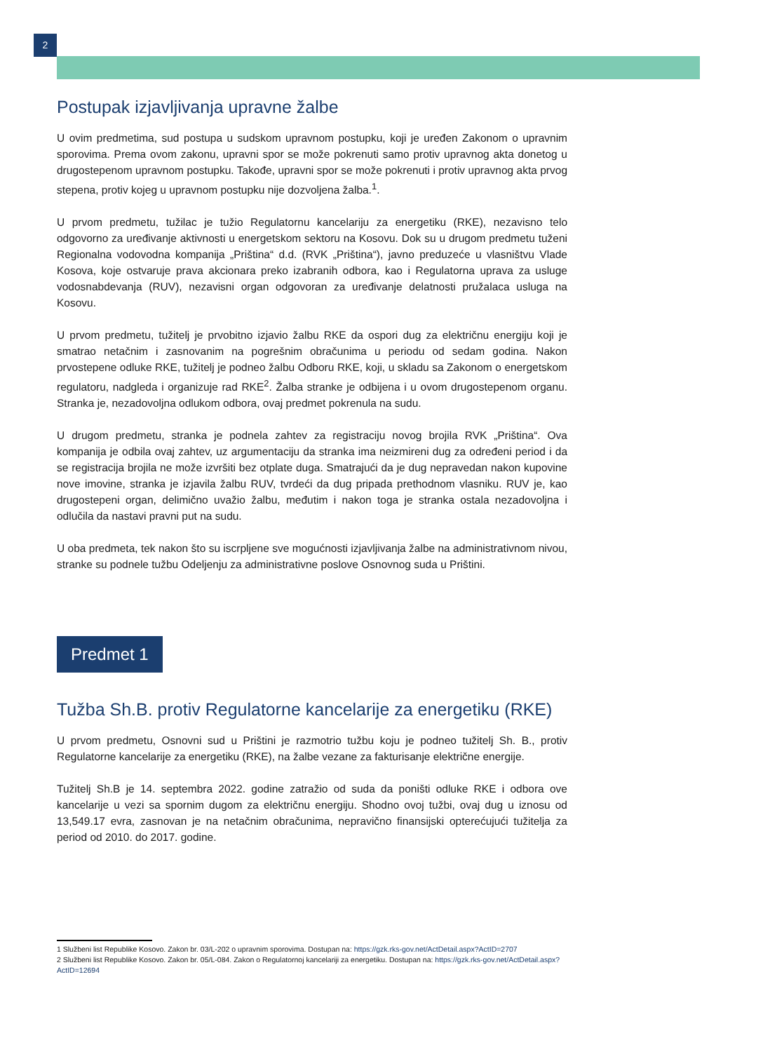2
Postupak izjavljivanja upravne žalbe
U ovim predmetima, sud postupa u sudskom upravnom postupku, koji je uređen Zakonom o upravnim sporovima. Prema ovom zakonu, upravni spor se može pokrenuti samo protiv upravnog akta donetog u drugostepenom upravnom postupku. Takođe, upravni spor se može pokrenuti i protiv upravnog akta prvog stepena, protiv kojeg u upravnom postupku nije dozvoljena žalba.<sup>1</sup>.
U prvom predmetu, tužilac je tužio Regulatornu kancelariju za energetiku (RKE), nezavisno telo odgovorno za uređivanje aktivnosti u energetskom sektoru na Kosovu. Dok su u drugom predmetu tuženi Regionalna vodovodna kompanija „Priština“ d.d. (RVK „Priština“), javno preduzeće u vlasništvu Vlade Kosova, koje ostvaruje prava akcionara preko izabranih odbora, kao i Regulatorna uprava za usluge vodosnabdevanja (RUV), nezavisni organ odgovoran za uređivanje delatnosti pružalaca usluga na Kosovu.
U prvom predmetu, tužitelj je prvobitno izjavio žalbu RKE da ospori dug za električnu energiju koji je smatrao netačnim i zasnovanim na pogrešnim obračunima u periodu od sedam godina. Nakon prvostepene odluke RKE, tužitelj je podneo žalbu Odboru RKE, koji, u skladu sa Zakonom o energetskom regulatoru, nadgleda i organizuje rad RKE<sup>2</sup>. Žalba stranke je odbijena i u ovom drugostepenom organu. Stranka je, nezadovoljna odlukom odbora, ovaj predmet pokrenula na sudu.
U drugom predmetu, stranka je podnela zahtev za registraciju novog brojila RVK „Priština“. Ova kompanija je odbila ovaj zahtev, uz argumentaciju da stranka ima neizmireni dug za određeni period i da se registracija brojila ne može izvršiti bez otplate duga. Smatrajući da je dug nepravedan nakon kupovine nove imovine, stranka je izjavila žalbu RUV, tvrdeći da dug pripada prethodnom vlasniku. RUV je, kao drugostepeni organ, delimično uvažio žalbu, međutim i nakon toga je stranka ostala nezadovoljna i odlučila da nastavi pravni put na sudu.
U oba predmeta, tek nakon što su iscrpljene sve mogućnosti izjavljivanja žalbe na administrativnom nivou, stranke su podnele tužbu Odeljenju za administrativne poslove Osnovnog suda u Prištini.
Predmet 1
Tužba Sh.B. protiv Regulatorne kancelarije za energetiku (RKE)
U prvom predmetu, Osnovni sud u Prištini je razmotrio tužbu koju je podneo tužitelj Sh. B., protiv Regulatorne kancelarije za energetiku (RKE), na žalbe vezane za fakturisanje električne energije.
Tužitelj Sh.B je 14. septembra 2022. godine zatražio od suda da poništi odluke RKE i odbora ove kancelarije u vezi sa spornim dugom za električnu energiju. Shodno ovoj tužbi, ovaj dug u iznosu od 13,549.17 evra, zasnovan je na netačnim obračunima, nepravično finansijski opterećujući tužitelja za period od 2010. do 2017. godine.
1 Službeni list Republike Kosovo. Zakon br. 03/L-202 o upravnim sporovima. Dostupan na: https://gzk.rks-gov.net/ActDetail.aspx?ActID=2707
2 Službeni list Republike Kosovo. Zakon br. 05/L-084. Zakon o Regulatornoj kancelariji za energetiku. Dostupan na: https://gzk.rks-gov.net/ActDetail.aspx?ActID=12694